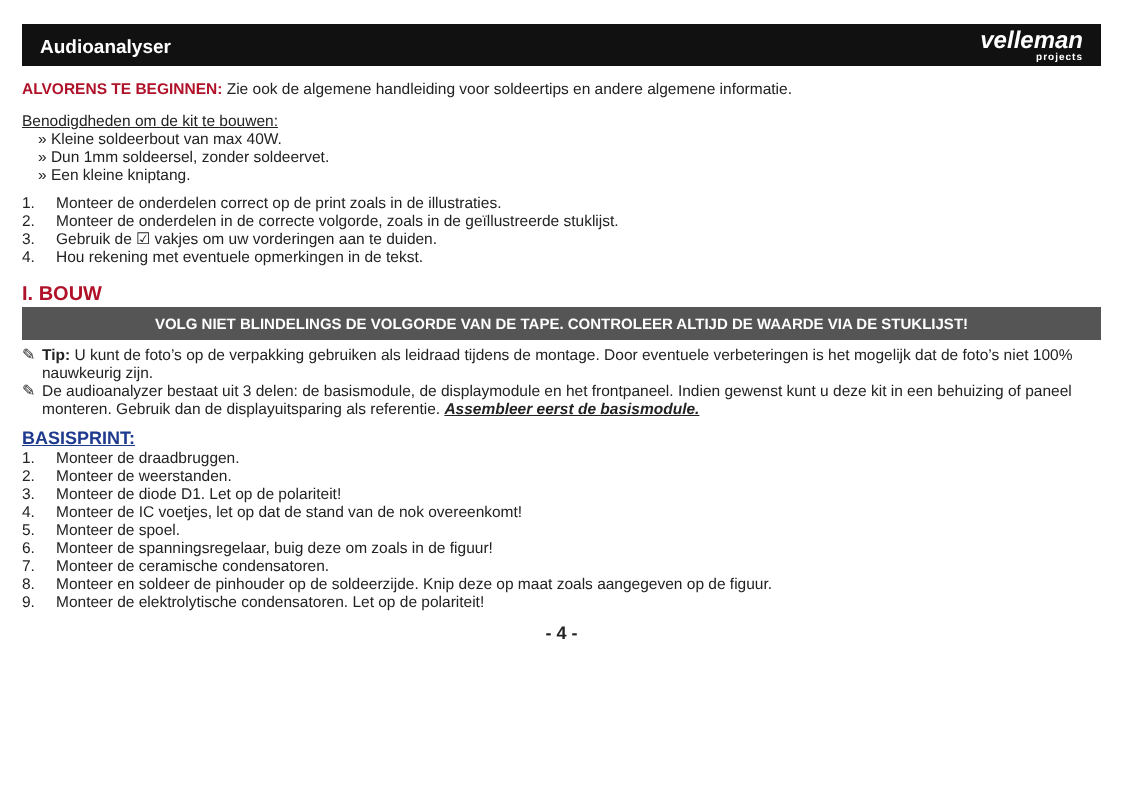Audioanalyser
velleman
projects
ALVORENS TE BEGINNEN: Zie ook de algemene handleiding voor soldeertips en andere algemene informatie.
Benodigdheden om de kit te bouwen:
» Kleine soldeerbout van max 40W.
» Dun 1mm soldeersel, zonder soldeervet.
» Een kleine kniptang.
1. Monteer de onderdelen correct op de print zoals in de illustraties.
2. Monteer de onderdelen in de correcte volgorde, zoals in de geïllustreerde stuklijst.
3. Gebruik de ☑ vakjes om uw vorderingen aan te duiden.
4. Hou rekening met eventuele opmerkingen in de tekst.
I. BOUW
VOLG NIET BLINDELINGS DE VOLGORDE VAN DE TAPE. CONTROLEER ALTIJD DE WAARDE VIA DE STUKLIJST!
✎ Tip: U kunt de foto’s op de verpakking gebruiken als leidraad tijdens de montage. Door eventuele verbeteringen is het mogelijk dat de foto’s niet 100% nauwkeurig zijn.
✎ De audioanalyzer bestaat uit 3 delen: de basismodule, de displaymodule en het frontpaneel. Indien gewenst kunt u deze kit in een behuizing of paneel monteren. Gebruik dan de displayuitsparing als referentie. Assembleer eerst de basismodule.
BASISPRINT:
1. Monteer de draadbruggen.
2. Monteer de weerstanden.
3. Monteer de diode D1. Let op de polariteit!
4. Monteer de IC voetjes, let op dat de stand van de nok overeenkomt!
5. Monteer de spoel.
6. Monteer de spanningsregelaar, buig deze om zoals in de figuur!
7. Monteer de ceramische condensatoren.
8. Monteer en soldeer de pinhouder op de soldeerzijde. Knip deze op maat zoals aangegeven op de figuur.
9. Monteer de elektrolytische condensatoren. Let op de polariteit!
- 4 -